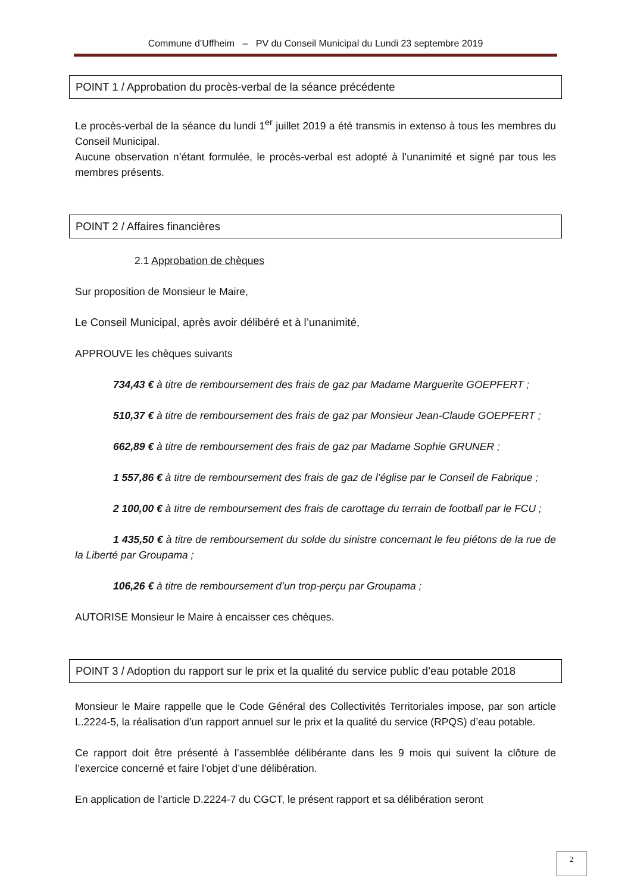Commune d’Uffheim – PV du Conseil Municipal du Lundi 23 septembre 2019
POINT 1 / Approbation du procès-verbal de la séance précédente
Le procès-verbal de la séance du lundi 1<sup>er</sup> juillet 2019 a été transmis in extenso à tous les membres du Conseil Municipal.
Aucune observation n’étant formulée, le procès-verbal est adopté à l’unanimité et signé par tous les membres présents.
POINT 2 / Affaires financières
2.1 Approbation de chèques
Sur proposition de Monsieur le Maire,
Le Conseil Municipal, après avoir délibéré et à l’unanimité,
APPROUVE les chèques suivants
734,43 € à titre de remboursement des frais de gaz par Madame Marguerite GOEPFERT ;
510,37 € à titre de remboursement des frais de gaz par Monsieur Jean-Claude GOEPFERT ;
662,89 € à titre de remboursement des frais de gaz par Madame Sophie GRUNER ;
1 557,86 € à titre de remboursement des frais de gaz de l’église par le Conseil de Fabrique ;
2 100,00 € à titre de remboursement des frais de carottage du terrain de football par le FCU ;
1 435,50 € à titre de remboursement du solde du sinistre concernant le feu piétons de la rue de la Liberté par Groupama ;
106,26 € à titre de remboursement d’un trop-perçu par Groupama ;
AUTORISE Monsieur le Maire à encaisser ces chèques.
POINT 3 / Adoption du rapport sur le prix et la qualité du service public d’eau potable 2018
Monsieur le Maire rappelle que le Code Général des Collectivités Territoriales impose, par son article L.2224-5, la réalisation d’un rapport annuel sur le prix et la qualité du service (RPQS) d’eau potable.
Ce rapport doit être présenté à l’assemblée délibérante dans les 9 mois qui suivent la clôture de l’exercice concerné et faire l’objet d’une délibération.
En application de l’article D.2224-7 du CGCT, le présent rapport et sa délibération seront
2